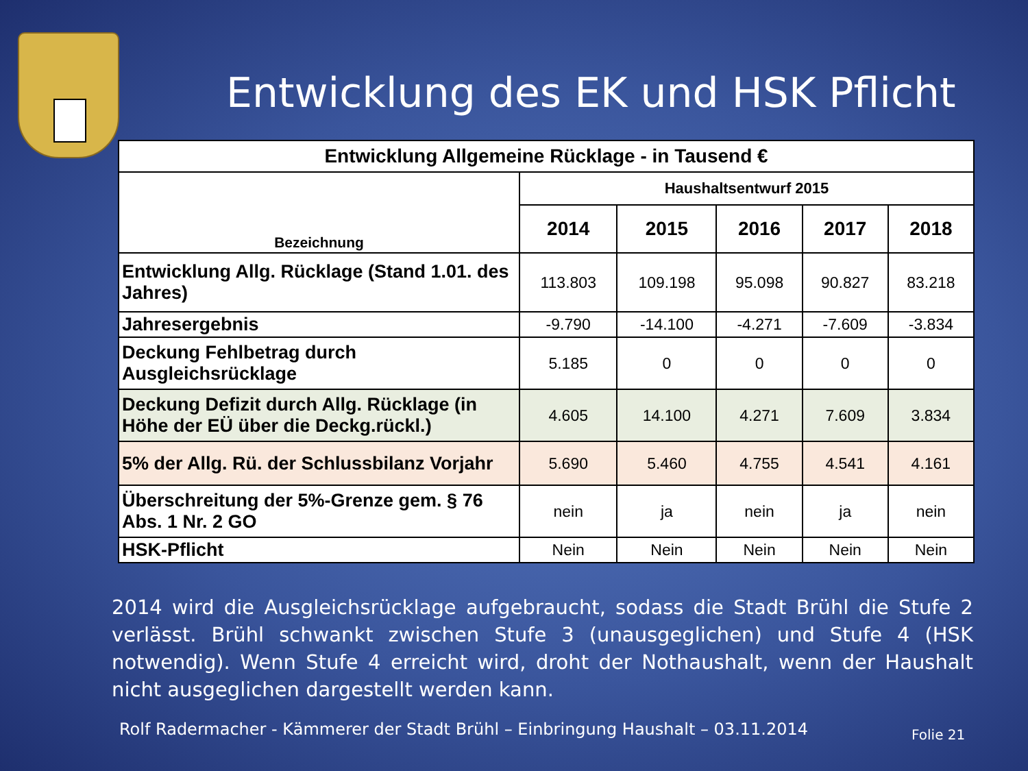Entwicklung des EK und HSK Pflicht
| Entwicklung Allgemeine Rücklage - in Tausend € | | | | | |
| --- | --- | --- | --- | --- | --- |
| Bezeichnung | Haushaltsentwurf 2015 | | | | |
| | 2014 | 2015 | 2016 | 2017 | 2018 |
| Entwicklung Allg. Rücklage (Stand 1.01. des Jahres) | 113.803 | 109.198 | 95.098 | 90.827 | 83.218 |
| Jahresergebnis | -9.790 | -14.100 | -4.271 | -7.609 | -3.834 |
| Deckung Fehlbetrag durch Ausgleichsrücklage | 5.185 | 0 | 0 | 0 | 0 |
| Deckung Defizit durch Allg. Rücklage (in Höhe der EÜ über die Deckg.rückl.) | 4.605 | 14.100 | 4.271 | 7.609 | 3.834 |
| 5% der Allg. Rü. der Schlussbilanz Vorjahr | 5.690 | 5.460 | 4.755 | 4.541 | 4.161 |
| Überschreitung der 5%-Grenze gem. § 76 Abs. 1 Nr. 2 GO | nein | ja | nein | ja | nein |
| HSK-Pflicht | Nein | Nein | Nein | Nein | Nein |
2014 wird die Ausgleichsrücklage aufgebraucht, sodass die Stadt Brühl die Stufe 2 verlässt. Brühl schwankt zwischen Stufe 3 (unausgeglichen) und Stufe 4 (HSK notwendig). Wenn Stufe 4 erreicht wird, droht der Nothaushalt, wenn der Haushalt nicht ausgeglichen dargestellt werden kann.
Rolf Radermacher - Kämmerer der Stadt Brühl – Einbringung Haushalt – 03.11.2014
Folie 21